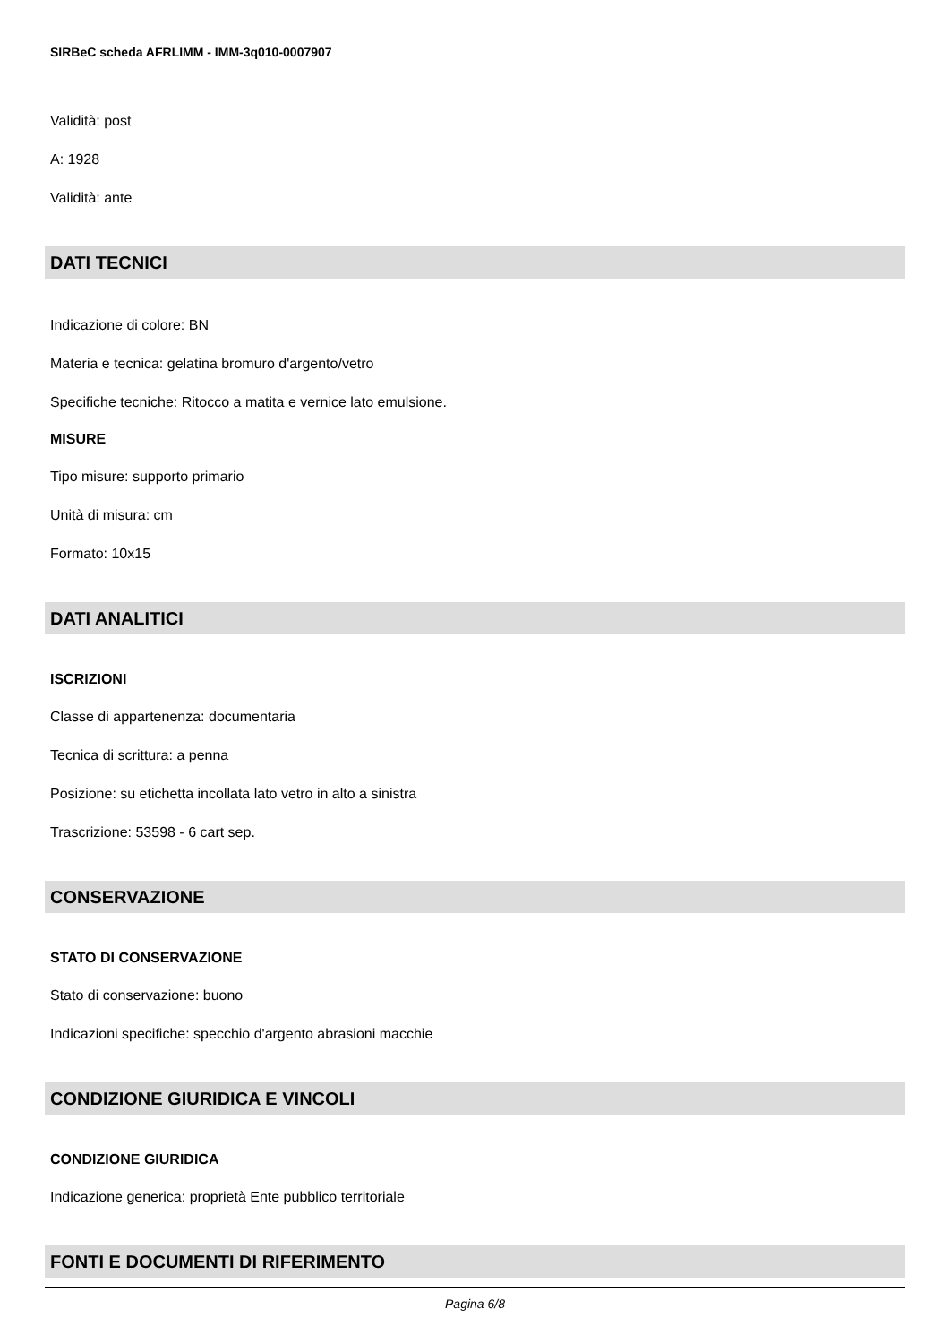SIRBeC scheda AFRLIMM - IMM-3q010-0007907
Validità: post
A: 1928
Validità: ante
DATI TECNICI
Indicazione di colore: BN
Materia e tecnica: gelatina bromuro d'argento/vetro
Specifiche tecniche: Ritocco a matita e vernice lato emulsione.
MISURE
Tipo misure: supporto primario
Unità di misura: cm
Formato: 10x15
DATI ANALITICI
ISCRIZIONI
Classe di appartenenza: documentaria
Tecnica di scrittura: a penna
Posizione: su etichetta incollata lato vetro in alto a sinistra
Trascrizione: 53598 - 6 cart sep.
CONSERVAZIONE
STATO DI CONSERVAZIONE
Stato di conservazione: buono
Indicazioni specifiche: specchio d'argento abrasioni macchie
CONDIZIONE GIURIDICA E VINCOLI
CONDIZIONE GIURIDICA
Indicazione generica: proprietà Ente pubblico territoriale
FONTI E DOCUMENTI DI RIFERIMENTO
Pagina 6/8